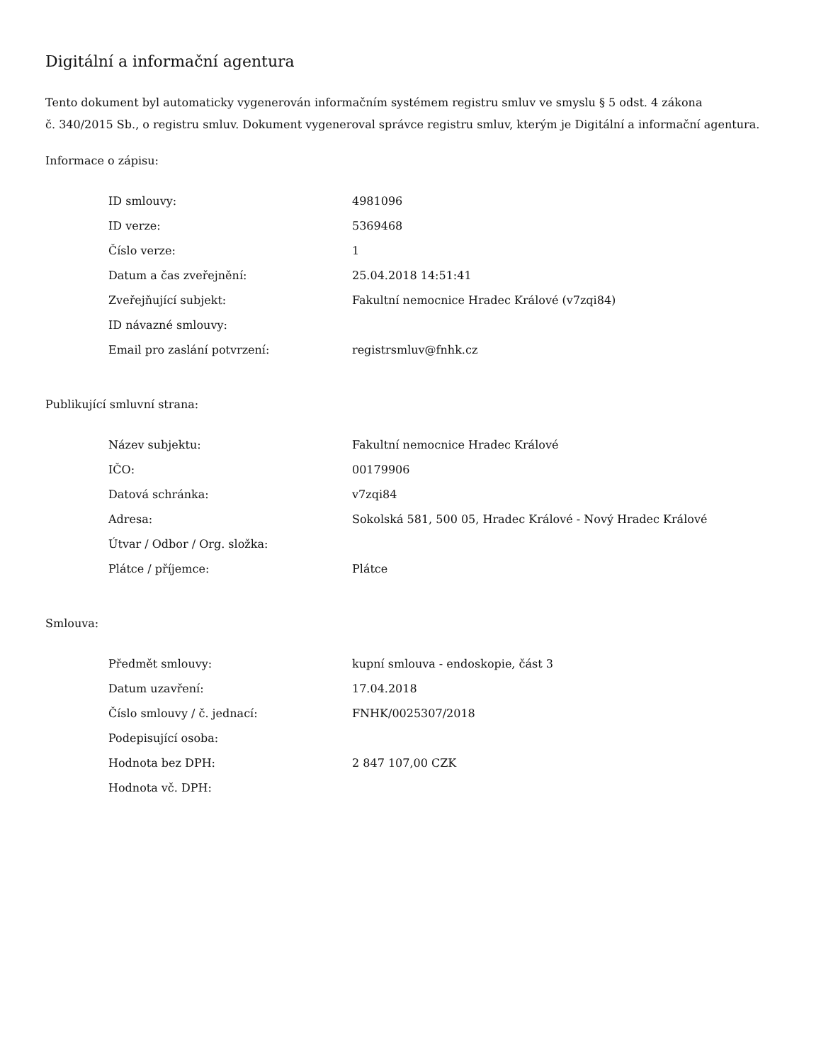Digitální a informační agentura
Tento dokument byl automaticky vygenerován informačním systémem registru smluv ve smyslu § 5 odst. 4 zákona
č. 340/2015 Sb., o registru smluv. Dokument vygeneroval správce registru smluv, kterým je Digitální a informační agentura.
Informace o zápisu:
| ID smlouvy: | 4981096 |
| ID verze: | 5369468 |
| Číslo verze: | 1 |
| Datum a čas zveřejnění: | 25.04.2018 14:51:41 |
| Zveřejňující subjekt: | Fakultní nemocnice Hradec Králové (v7zqi84) |
| ID návazné smlouvy: | |
| Email pro zaslání potvrzení: | registrsmluv@fnhk.cz |
Publikující smluvní strana:
| Název subjektu: | Fakultní nemocnice Hradec Králové |
| IČO: | 00179906 |
| Datová schránka: | v7zqi84 |
| Adresa: | Sokolská 581, 500 05, Hradec Králové - Nový Hradec Králové |
| Útvar / Odbor / Org. složka: | |
| Plátce / příjemce: | Plátce |
Smlouva:
| Předmět smlouvy: | kupní smlouva - endoskopie, část 3 |
| Datum uzavření: | 17.04.2018 |
| Číslo smlouvy / č. jednací: | FNHK/0025307/2018 |
| Podepisující osoba: | |
| Hodnota bez DPH: | 2 847 107,00 CZK |
| Hodnota vč. DPH: | |